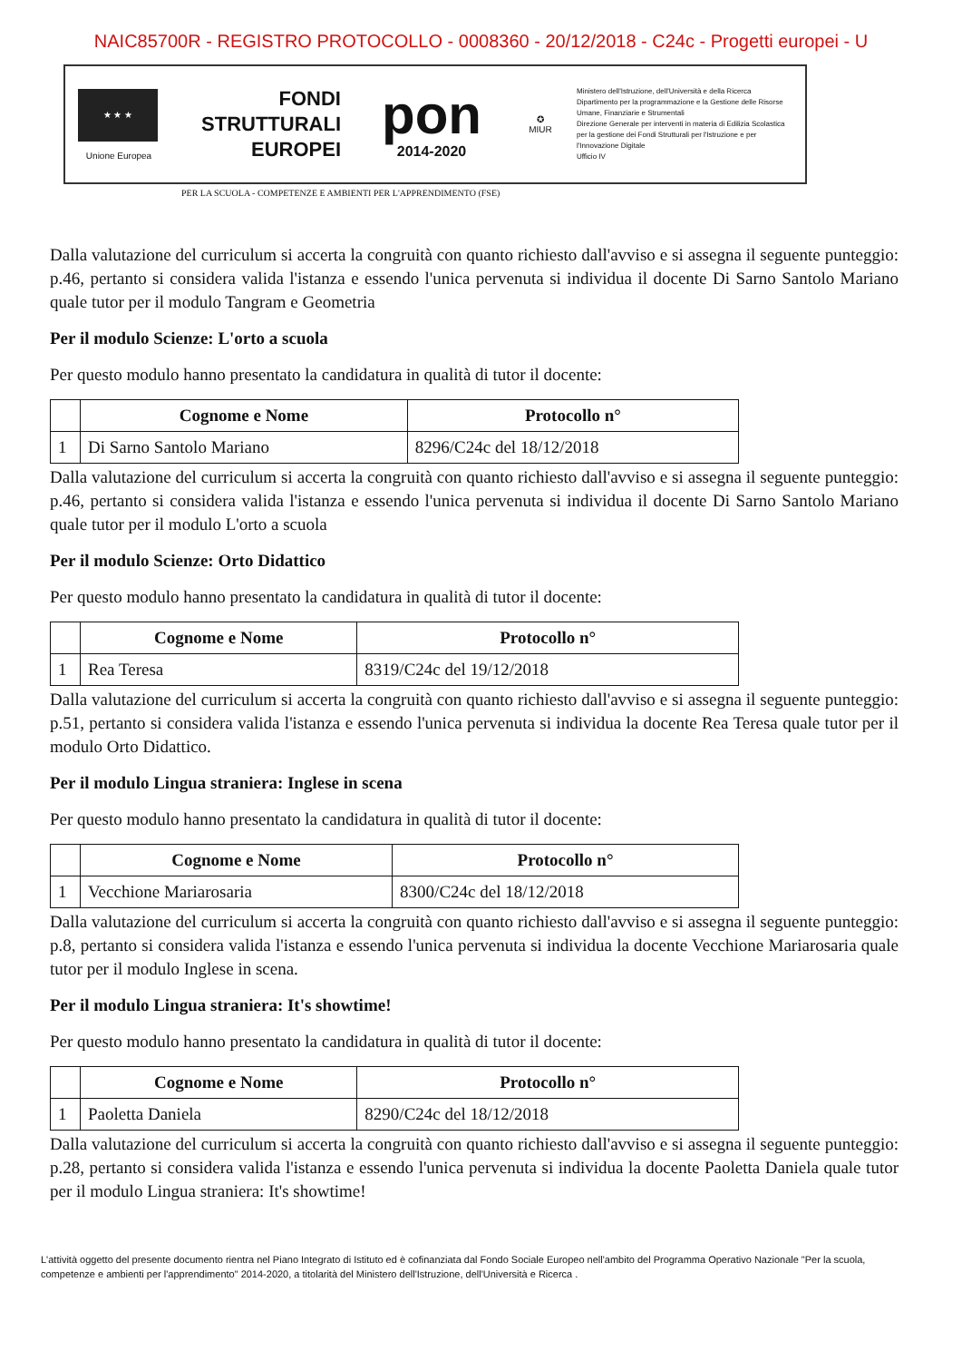NAIC85700R - REGISTRO PROTOCOLLO - 0008360 - 20/12/2018 - C24c - Progetti europei - U
★ ★ ★
Unione Europea
FONDI
STRUTTURALI
EUROPEI
pon
2014-2020
✪
MIUR
Ministero dell'Istruzione, dell'Università e della Ricerca
Dipartimento per la programmazione e la Gestione delle Risorse Umane, Finanziarie e Strumentali
Direzione Generale per interventi in materia di Edilizia Scolastica per la gestione dei Fondi Strutturali per l'Istruzione e per l'Innovazione Digitale
Ufficio IV
PER LA SCUOLA - COMPETENZE E AMBIENTI PER L'APPRENDIMENTO (FSE)
Dalla valutazione del curriculum si accerta la congruità con quanto richiesto dall'avviso e si assegna il seguente punteggio: p.46, pertanto si considera valida l'istanza e essendo l'unica pervenuta si individua il docente Di Sarno Santolo Mariano quale tutor per il modulo Tangram e Geometria
Per il modulo Scienze: L'orto a scuola
Per questo modulo hanno presentato la candidatura in qualità di tutor il docente:
| | Cognome e Nome | Protocollo n° |
| --- | --- | --- |
| 1 | Di Sarno Santolo Mariano | 8296/C24c del 18/12/2018 |
Dalla valutazione del curriculum si accerta la congruità con quanto richiesto dall'avviso e si assegna il seguente punteggio: p.46, pertanto si considera valida l'istanza e essendo l'unica pervenuta si individua il docente Di Sarno Santolo Mariano quale tutor per il modulo L'orto a scuola
Per il modulo Scienze: Orto Didattico
Per questo modulo hanno presentato la candidatura in qualità di tutor il docente:
| | Cognome e Nome | Protocollo n° |
| --- | --- | --- |
| 1 | Rea Teresa | 8319/C24c del 19/12/2018 |
Dalla valutazione del curriculum si accerta la congruità con quanto richiesto dall'avviso e si assegna il seguente punteggio: p.51, pertanto si considera valida l'istanza e essendo l'unica pervenuta si individua la docente Rea Teresa quale tutor per il modulo Orto Didattico.
Per il modulo Lingua straniera: Inglese in scena
Per questo modulo hanno presentato la candidatura in qualità di tutor il docente:
| | Cognome e Nome | Protocollo n° |
| --- | --- | --- |
| 1 | Vecchione Mariarosaria | 8300/C24c del 18/12/2018 |
Dalla valutazione del curriculum si accerta la congruità con quanto richiesto dall'avviso e si assegna il seguente punteggio: p.8, pertanto si considera valida l'istanza e essendo l'unica pervenuta si individua la docente Vecchione Mariarosaria quale tutor per il modulo Inglese in scena.
Per il modulo Lingua straniera: It's showtime!
Per questo modulo hanno presentato la candidatura in qualità di tutor il docente:
| | Cognome e Nome | Protocollo n° |
| --- | --- | --- |
| 1 | Paoletta Daniela | 8290/C24c del 18/12/2018 |
Dalla valutazione del curriculum si accerta la congruità con quanto richiesto dall'avviso e si assegna il seguente punteggio: p.28, pertanto si considera valida l'istanza e essendo l'unica pervenuta si individua la docente Paoletta Daniela quale tutor per il modulo Lingua straniera: It's showtime!
L'attività oggetto del presente documento rientra nel Piano Integrato di Istituto ed è cofinanziata dal Fondo Sociale Europeo nell'ambito del Programma Operativo Nazionale "Per la scuola, competenze e ambienti per l'apprendimento" 2014-2020, a titolarità del Ministero dell'Istruzione, dell'Università e Ricerca .